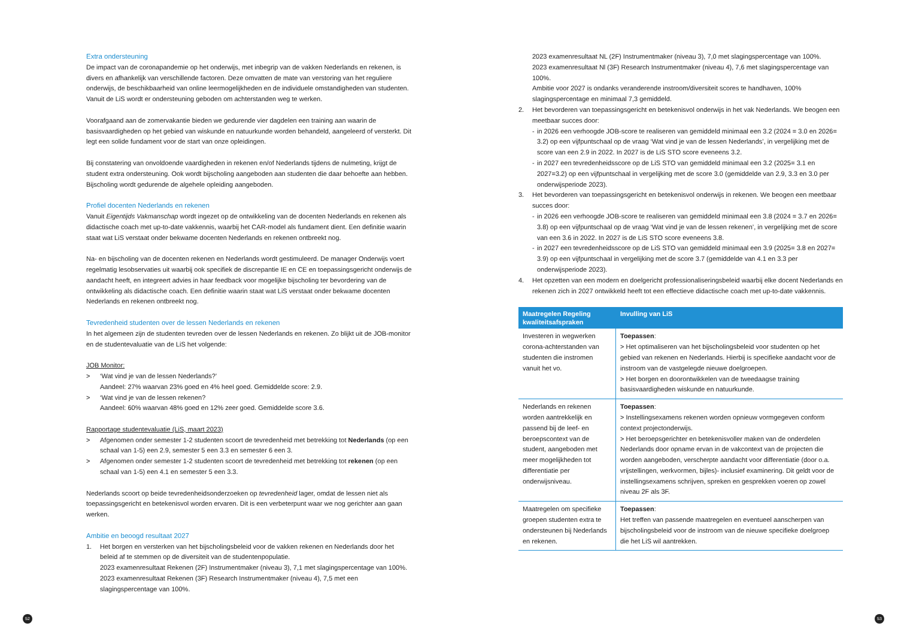Extra ondersteuning
De impact van de coronapandemie op het onderwijs, met inbegrip van de vakken Nederlands en rekenen, is divers en afhankelijk van verschillende factoren. Deze omvatten de mate van verstoring van het reguliere onderwijs, de beschikbaarheid van online leermogelijkheden en de individuele omstandigheden van studenten. Vanuit de LiS wordt er ondersteuning geboden om achterstanden weg te werken.
Voorafgaand aan de zomervakantie bieden we gedurende vier dagdelen een training aan waarin de basisvaardigheden op het gebied van wiskunde en natuurkunde worden behandeld, aangeleerd of versterkt. Dit legt een solide fundament voor de start van onze opleidingen.
Bij constatering van onvoldoende vaardigheden in rekenen en/of Nederlands tijdens de nulmeting, krijgt de student extra ondersteuning. Ook wordt bijscholing aangeboden aan studenten die daar behoefte aan hebben. Bijscholing wordt gedurende de algehele opleiding aangeboden.
Profiel docenten Nederlands en rekenen
Vanuit Eigentijds Vakmanschap wordt ingezet op de ontwikkeling van de docenten Nederlands en rekenen als didactische coach met up-to-date vakkennis, waarbij het CAR-model als fundament dient. Een definitie waarin staat wat LiS verstaat onder bekwame docenten Nederlands en rekenen ontbreekt nog.
Na- en bijscholing van de docenten rekenen en Nederlands wordt gestimuleerd. De manager Onderwijs voert regelmatig lesobservaties uit waarbij ook specifiek de discrepantie IE en CE en toepassingsgericht onderwijs de aandacht heeft, en integreert advies in haar feedback voor mogelijke bijscholing ter bevordering van de ontwikkeling als didactische coach. Een definitie waarin staat wat LiS verstaat onder bekwame docenten Nederlands en rekenen ontbreekt nog.
Tevredenheid studenten over de lessen Nederlands en rekenen
In het algemeen zijn de studenten tevreden over de lessen Nederlands en rekenen. Zo blijkt uit de JOB-monitor en de studentevaluatie van de LiS het volgende:
JOB Monitor:
> ‘Wat vind je van de lessen Nederlands?’
Aandeel: 27% waarvan 23% goed en 4% heel goed. Gemiddelde score: 2.9.
> ‘Wat vind je van de lessen rekenen?
Aandeel: 60% waarvan 48% goed en 12% zeer goed. Gemiddelde score 3.6.
Rapportage studentevaluatie (LiS, maart 2023)
> Afgenomen onder semester 1-2 studenten scoort de tevredenheid met betrekking tot Nederlands (op een schaal van 1-5) een 2.9, semester 5 een 3.3 en semester 6 een 3.
> Afgenomen onder semester 1-2 studenten scoort de tevredenheid met betrekking tot rekenen (op een schaal van 1-5) een 4.1 en semester 5 een 3.3.
Nederlands scoort op beide tevredenheidsonderzoeken op tevredenheid lager, omdat de lessen niet als toepassingsgericht en betekenisvol worden ervaren. Dit is een verbeterpunt waar we nog gerichter aan gaan werken.
Ambitie en beoogd resultaat 2027
1. Het borgen en versterken van het bijscholingsbeleid voor de vakken rekenen en Nederlands door het beleid af te stemmen op de diversiteit van de studentenpopulatie.
2023 examenresultaat Rekenen (2F) Instrumentmaker (niveau 3), 7,1 met slagingspercentage van 100%.
2023 examenresultaat Rekenen (3F) Research Instrumentmaker (niveau 4), 7,5 met een slagingspercentage van 100%.
2023 examenresultaat NL (2F) Instrumentmaker (niveau 3), 7,0 met slagingspercentage van 100%.
2023 examenresultaat Nl (3F) Research Instrumentmaker (niveau 4), 7,6 met slagingspercentage van 100%.
Ambitie voor 2027 is ondanks veranderende instroom/diversiteit scores te handhaven, 100% slagingspercentage en minimaal 7,3 gemiddeld.
2. Het bevorderen van toepassingsgericht en betekenisvol onderwijs in het vak Nederlands. We beogen een meetbaar succes door:
- in 2026 een verhoogde JOB-score te realiseren van gemiddeld minimaal een 3.2 (2024 = 3.0 en 2026= 3.2) op een vijfpuntschaal op de vraag ‘Wat vind je van de lessen Nederlands’, in vergelijking met de score van een 2.9 in 2022. In 2027 is de LiS STO score eveneens 3.2.
- in 2027 een tevredenheidsscore op de LiS STO van gemiddeld minimaal een 3.2 (2025= 3.1 en 2027=3.2) op een vijfpuntschaal in vergelijking met de score 3.0 (gemiddelde van 2.9, 3.3 en 3.0 per onderwijsperiode 2023).
3. Het bevorderen van toepassingsgericht en betekenisvol onderwijs in rekenen. We beogen een meetbaar succes door:
- in 2026 een verhoogde JOB-score te realiseren van gemiddeld minimaal een 3.8 (2024 = 3.7 en 2026= 3.8) op een vijfpuntschaal op de vraag ‘Wat vind je van de lessen rekenen’, in vergelijking met de score van een 3.6 in 2022. In 2027 is de LiS STO score eveneens 3.8.
- in 2027 een tevredenheidsscore op de LiS STO van gemiddeld minimaal een 3.9 (2025= 3.8 en 2027= 3.9) op een vijfpuntschaal in vergelijking met de score 3.7 (gemiddelde van 4.1 en 3.3 per onderwijsperiode 2023).
4. Het opzetten van een modern en doelgericht professionaliseringsbeleid waarbij elke docent Nederlands en rekenen zich in 2027 ontwikkeld heeft tot een effectieve didactische coach met up-to-date vakkennis.
| Maatregelen Regeling kwaliteitsafspraken | Invulling van LiS |
| --- | --- |
| Investeren in wegwerken corona-achterstanden van studenten die instromen vanuit het vo. | Toepassen : > Het optimaliseren van het bijscholingsbeleid voor studenten op het gebied van rekenen en Nederlands. Hierbij is specifieke aandacht voor de instroom van de vastgelegde nieuwe doelgroepen. > Het borgen en doorontwikkelen van de tweedaagse training basisvaardigheden wiskunde en natuurkunde. |
| Nederlands en rekenen worden aantrekkelijk en passend bij de leef- en beroepscontext van de student, aangeboden met meer mogelijkheden tot differentiatie per onderwijsniveau. | Toepassen : > Instellingsexamens rekenen worden opnieuw vormgegeven conform context projectonderwijs. > Het beroepsgerichter en betekenisvoller maken van de onderdelen Nederlands door opname ervan in de vakcontext van de projecten die worden aangeboden, verscherpte aandacht voor differentiatie (door o.a. vrijstellingen, werkvormen, bijles)- inclusief examinering. Dit geldt voor de instellingsexamens schrijven, spreken en gesprekken voeren op zowel niveau 2F als 3F. |
| Maatregelen om specifieke groepen studenten extra te ondersteunen bij Nederlands en rekenen. | Toepassen : Het treffen van passende maatregelen en eventueel aanscherpen van bijscholingsbeleid voor de instroom van de nieuwe specifieke doelgroep die het LiS wil aantrekken. |
52 53